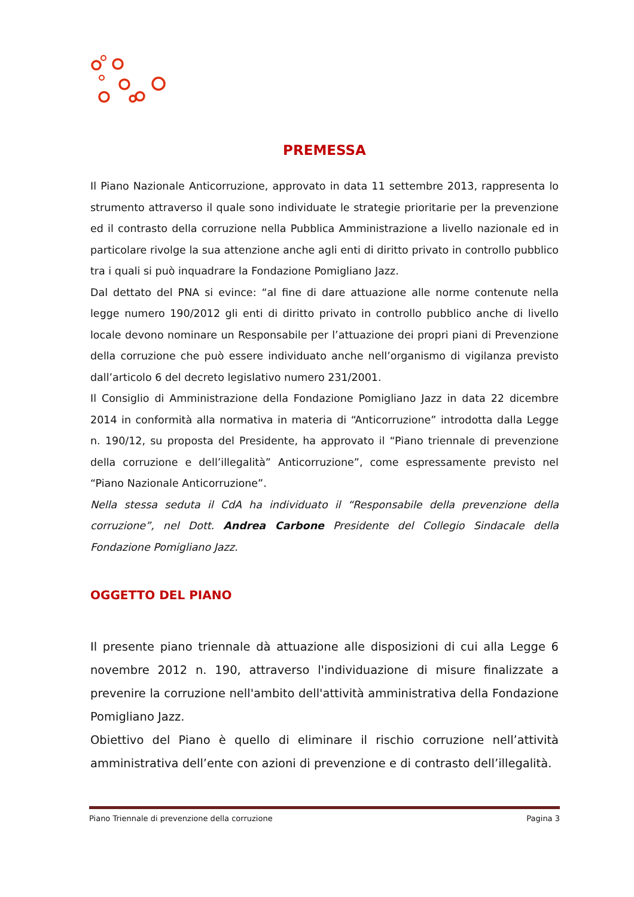PREMESSA
Il Piano Nazionale Anticorruzione, approvato in data 11 settembre 2013, rappresenta lo strumento attraverso il quale sono individuate le strategie prioritarie per la prevenzione ed il contrasto della corruzione nella Pubblica Amministrazione a livello nazionale ed in particolare rivolge la sua attenzione anche agli enti di diritto privato in controllo pubblico tra i quali si può inquadrare la Fondazione Pomigliano Jazz.
Dal dettato del PNA si evince: “al fine di dare attuazione alle norme contenute nella legge numero 190/2012 gli enti di diritto privato in controllo pubblico anche di livello locale devono nominare un Responsabile per l’attuazione dei propri piani di Prevenzione della corruzione che può essere individuato anche nell’organismo di vigilanza previsto dall’articolo 6 del decreto legislativo numero 231/2001.
Il Consiglio di Amministrazione della Fondazione Pomigliano Jazz in data 22 dicembre 2014 in conformità alla normativa in materia di “Anticorruzione” introdotta dalla Legge n. 190/12, su proposta del Presidente, ha approvato il “Piano triennale di prevenzione della corruzione e dell’illegalità” Anticorruzione”, come espressamente previsto nel “Piano Nazionale Anticorruzione”.
Nella stessa seduta il CdA ha individuato il “Responsabile della prevenzione della corruzione”, nel Dott. Andrea Carbone Presidente del Collegio Sindacale della Fondazione Pomigliano Jazz.
OGGETTO DEL PIANO
Il presente piano triennale dà attuazione alle disposizioni di cui alla Legge 6 novembre 2012 n. 190, attraverso l'individuazione di misure finalizzate a prevenire la corruzione nell'ambito dell'attività amministrativa della Fondazione Pomigliano Jazz.
Obiettivo del Piano è quello di eliminare il rischio corruzione nell’attività amministrativa dell’ente con azioni di prevenzione e di contrasto dell’illegalità.
Piano Triennale di prevenzione della corruzione Pagina 3